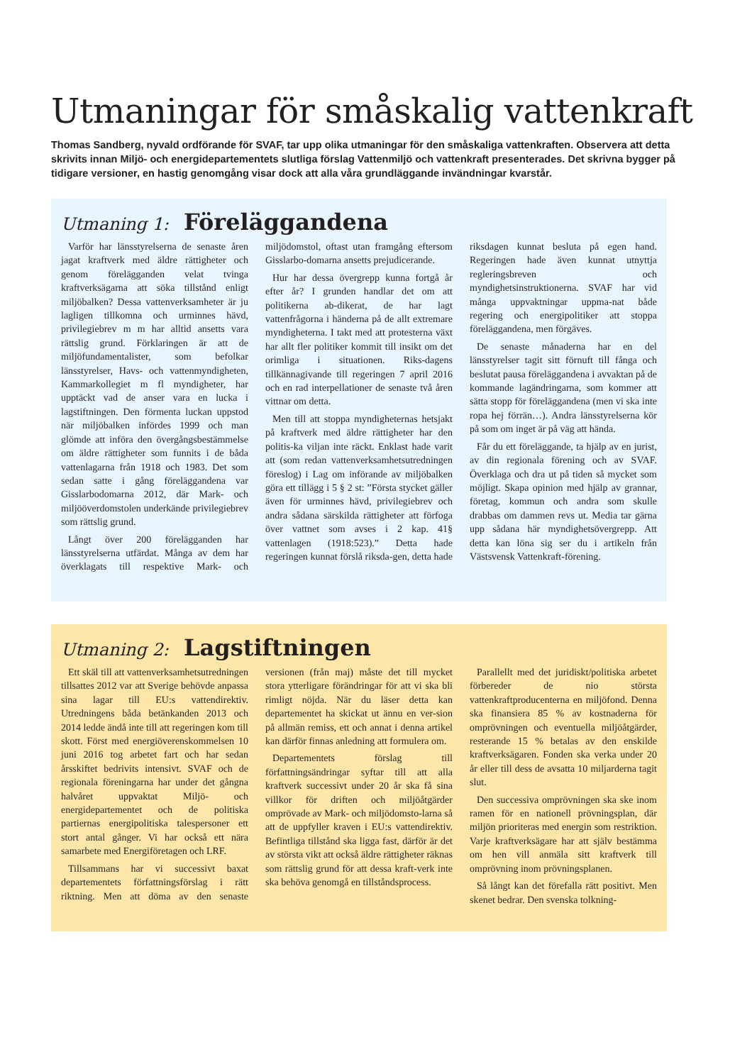Utmaningar för småskalig vattenkraft
Thomas Sandberg, nyvald ordförande för SVAF, tar upp olika utmaningar för den småskaliga vattenkraften. Observera att detta skrivits innan Miljö- och energidepartementets slutliga förslag Vattenmiljö och vattenkraft presenterades. Det skrivna bygger på tidigare versioner, en hastig genomgång visar dock att alla våra grundläggande invändningar kvarstår.
Utmaning 1: Föreläggandena
Varför har länsstyrelserna de senaste åren jagat kraftverk med äldre rättigheter och genom förelägganden velat tvinga kraftverksägarna att söka tillstånd enligt miljöbalken? Dessa vattenverksamheter är ju lagligen tillkomna och urminnes hävd, privilegiebrev m m har alltid ansetts vara rättslig grund. Förklaringen är att de miljöfundamentalister, som befolkar länsstyrelser, Havs- och vattenmyndigheten, Kammarkollegiet m fl myndigheter, har upptäckt vad de anser vara en lucka i lagstiftningen. Den förmenta luckan uppstod när miljöbalken infördes 1999 och man glömde att införa den övergångsbestämmelse om äldre rättigheter som funnits i de båda vattenlagarna från 1918 och 1983. Det som sedan satte i gång föreläggandena var Gisslarbodomarna 2012, där Mark- och miljööverdomstolen underkände privilegiebrev som rättslig grund.
Långt över 200 förelägganden har länsstyrelserna utfärdat. Många av dem har överklagats till respektive Mark- och miljödomstol, oftast utan framgång eftersom Gisslarbo-domarna ansetts prejudicerande.
Hur har dessa övergrepp kunna fortgå år efter år? I grunden handlar det om att politikerna ab-dikerat, de har lagt vattenfrågorna i händerna på de allt extremare myndigheterna. I takt med att protesterna växt har allt fler politiker kommit till insikt om det orimliga i situationen. Riks-dagens tillkännagivande till regeringen 7 april 2016 och en rad interpellationer de senaste två åren vittnar om detta.
Men till att stoppa myndigheternas hetsjakt på kraftverk med äldre rättigheter har den politis-ka viljan inte räckt. Enklast hade varit att (som redan vattenverksamhetsutredningen föreslog) i Lag om införande av miljöbalken göra ett tillägg i 5 § 2 st: ”Första stycket gäller även för urminnes hävd, privilegiebrev och andra sådana särskilda rättigheter att förfoga över vattnet som avses i 2 kap. 41§ vattenlagen (1918:523).” Detta hade regeringen kunnat förslå riksda-gen, detta hade riksdagen kunnat besluta på egen hand. Regeringen hade även kunnat utnyttja regleringsbreven och myndighetsinstruktionerna. SVAF har vid många uppvaktningar uppma-nat både regering och energipolitiker att stoppa föreläggandena, men förgäves.
De senaste månaderna har en del länsstyrelser tagit sitt förnuft till fånga och beslutat pausa föreläggandena i avvaktan på de kommande lagändringarna, som kommer att sätta stopp för föreläggandena (men vi ska inte ropa hej förrän…). Andra länsstyrelserna kör på som om inget är på väg att hända.
Får du ett föreläggande, ta hjälp av en jurist, av din regionala förening och av SVAF. Överklaga och dra ut på tiden så mycket som möjligt. Skapa opinion med hjälp av grannar, företag, kommun och andra som skulle drabbas om dammen revs ut. Media tar gärna upp sådana här myndighetsövergrepp. Att detta kan löna sig ser du i artikeln från Västsvensk Vattenkraft-förening.
Utmaning 2: Lagstiftningen
Ett skäl till att vattenverksamhetsutredningen tillsattes 2012 var att Sverige behövde anpassa sina lagar till EU:s vattendirektiv. Utredningens båda betänkanden 2013 och 2014 ledde ändå inte till att regeringen kom till skott. Först med energiöverenskommelsen 10 juni 2016 tog arbetet fart och har sedan årsskiftet bedrivits intensivt. SVAF och de regionala föreningarna har under det gångna halvåret uppvaktat Miljö- och energidepartementet och de politiska partiernas energipolitiska talespersoner ett stort antal gånger. Vi har också ett nära samarbete med Energiföretagen och LRF.
Tillsammans har vi successivt baxat departementets författningsförslag i rätt riktning. Men att döma av den senaste versionen (från maj) måste det till mycket stora ytterligare förändringar för att vi ska bli rimligt nöjda. När du läser detta kan departementet ha skickat ut ännu en ver-sion på allmän remiss, ett och annat i denna artikel kan därför finnas anledning att formulera om.
Departementets förslag till författningsändringar syftar till att alla kraftverk successivt under 20 år ska få sina villkor för driften och miljöåtgärder omprövade av Mark- och miljödomsto-larna så att de uppfyller kraven i EU:s vattendirektiv. Befintliga tillstånd ska ligga fast, därför är det av största vikt att också äldre rättigheter räknas som rättslig grund för att dessa kraft-verk inte ska behöva genomgå en tillståndsprocess.
Parallellt med det juridiskt/politiska arbetet förbereder de nio största vattenkraftproducenterna en miljöfond. Denna ska finansiera 85 % av kostnaderna för omprövningen och eventuella miljöåtgärder, resterande 15 % betalas av den enskilde kraftverksägaren. Fonden ska verka under 20 år eller till dess de avsatta 10 miljarderna tagit slut.
Den successiva omprövningen ska ske inom ramen för en nationell prövningsplan, där miljön prioriteras med energin som restriktion. Varje kraftverksägare har att själv bestämma om hen vill anmäla sitt kraftverk till omprövning inom prövningsplanen.
Så långt kan det förefalla rätt positivt. Men skenet bedrar. Den svenska tolkning-